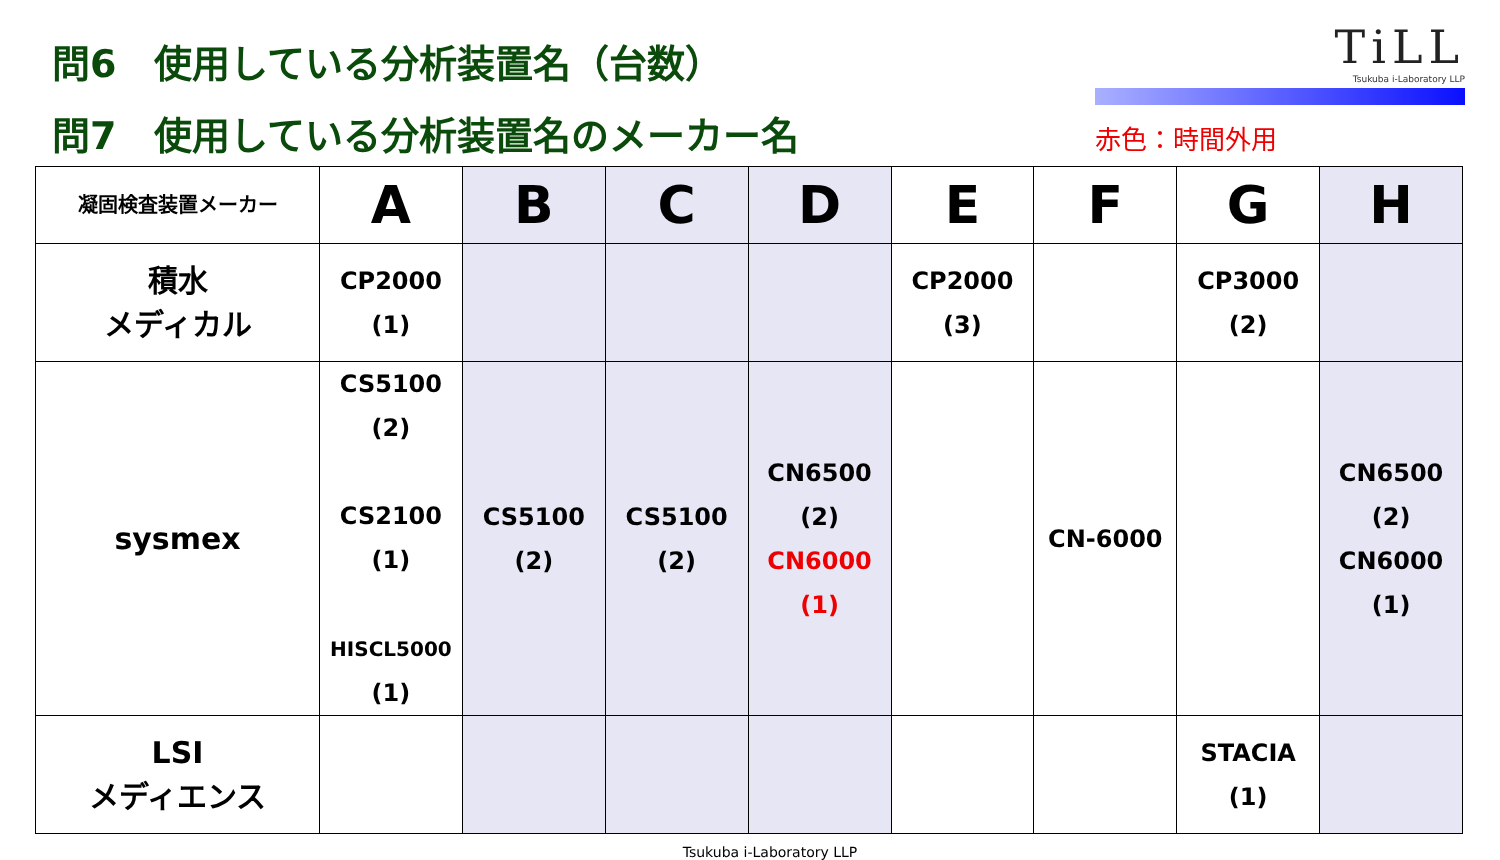問6　使用している分析装置名（台数）
問7　使用している分析装置名のメーカー名
TiLL
Tsukuba i-Laboratory LLP
赤色：時間外用
| 凝固検査装置メーカー | A | B | C | D | E | F | G | H |
| --- | --- | --- | --- | --- | --- | --- | --- | --- |
| 積水 メディカル | CP2000 (1) | | | | CP2000 (3) | | CP3000 (2) | |
| sysmex | CS5100 (2) CS2100 (1) HISCL5000 (1) | CS5100 (2) | CS5100 (2) | CN6500 (2) CN6000 (1) | | CN-6000 | | CN6500 (2) CN6000 (1) |
| LSI メディエンス | | | | | | | STACIA (1) | |
Tsukuba i-Laboratory LLP